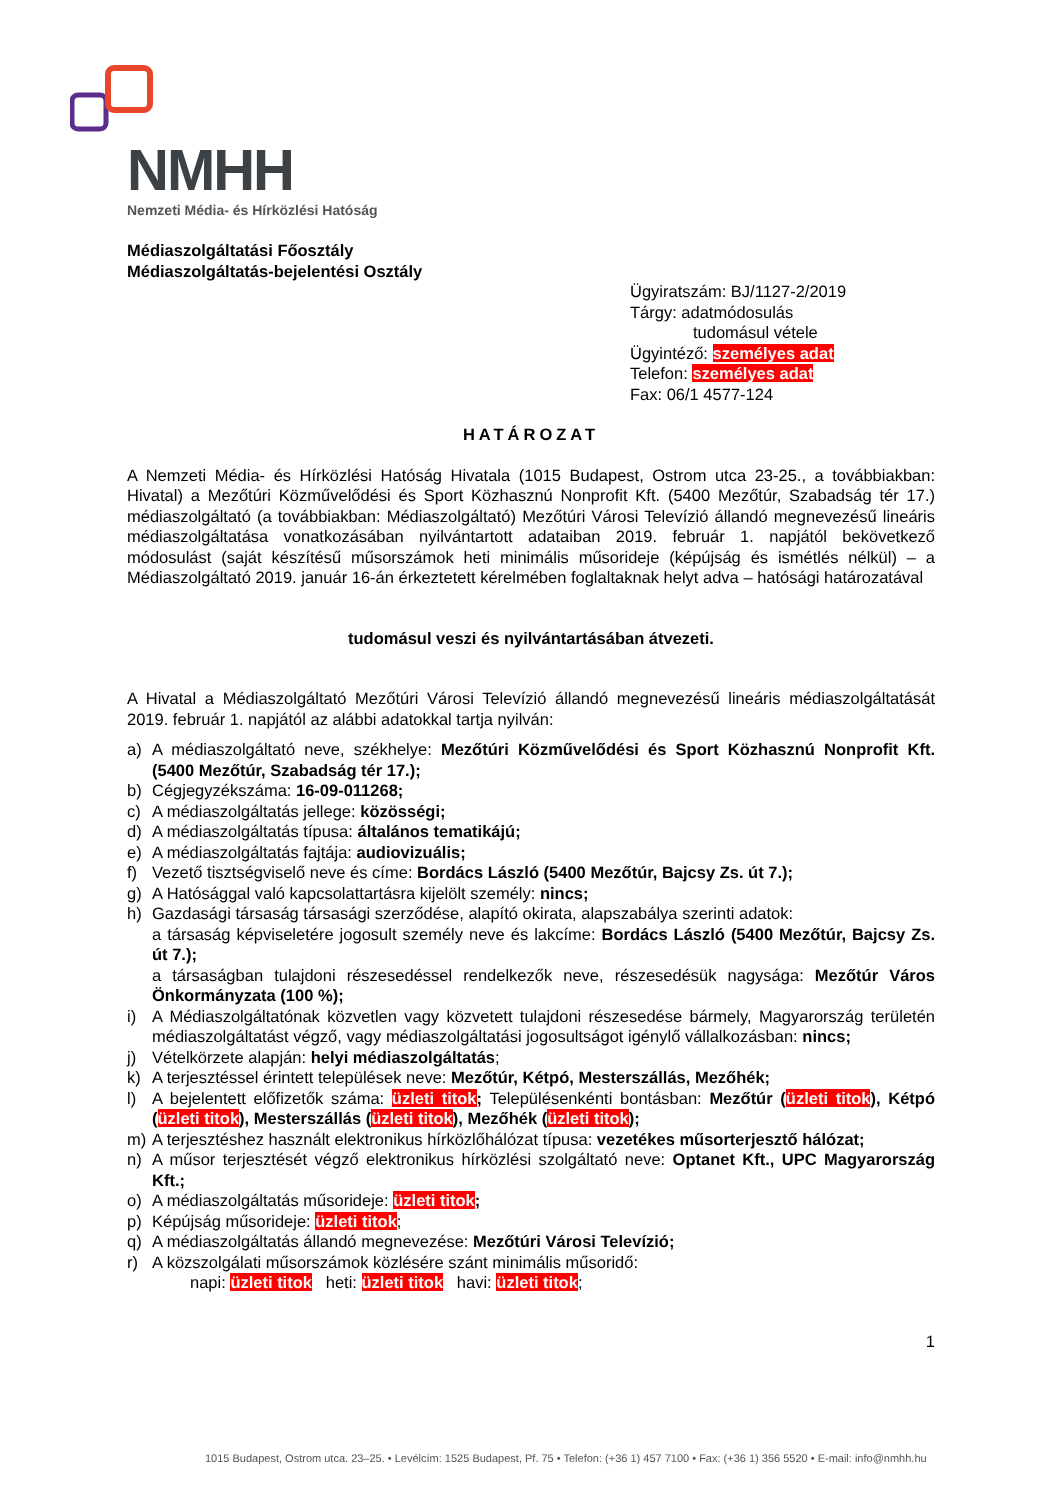NMHH
Nemzeti Média- és Hírközlési Hatóság
Médiaszolgáltatási Főosztály
Médiaszolgáltatás-bejelentési Osztály
Ügyiratszám: BJ/1127-2/2019
Tárgy: adatmódosulás
tudomásul vétele
Ügyintéző: személyes adat
Telefon: személyes adat
Fax: 06/1 4577-124
HATÁROZAT
A Nemzeti Média- és Hírközlési Hatóság Hivatala (1015 Budapest, Ostrom utca 23-25., a továbbiakban: Hivatal) a Mezőtúri Közművelődési és Sport Közhasznú Nonprofit Kft. (5400 Mezőtúr, Szabadság tér 17.) médiaszolgáltató (a továbbiakban: Médiaszolgáltató) Mezőtúri Városi Televízió állandó megnevezésű lineáris médiaszolgáltatása vonatkozásában nyilvántartott adataiban 2019. február 1. napjától bekövetkező módosulást (saját készítésű műsorszámok heti minimális műsorideje (képújság és ismétlés nélkül) – a Médiaszolgáltató 2019. január 16-án érkeztetett kérelmében foglaltaknak helyt adva – hatósági határozatával
tudomásul veszi és nyilvántartásában átvezeti.
A Hivatal a Médiaszolgáltató Mezőtúri Városi Televízió állandó megnevezésű lineáris médiaszolgáltatását 2019. február 1. napjától az alábbi adatokkal tartja nyilván:
a) A médiaszolgáltató neve, székhelye: Mezőtúri Közművelődési és Sport Közhasznú Nonprofit Kft. (5400 Mezőtúr, Szabadság tér 17.);
b) Cégjegyzékszáma: 16-09-011268;
c) A médiaszolgáltatás jellege: közösségi;
d) A médiaszolgáltatás típusa: általános tematikájú;
e) A médiaszolgáltatás fajtája: audiovizuális;
f) Vezető tisztségviselő neve és címe: Bordács László (5400 Mezőtúr, Bajcsy Zs. út 7.);
g) A Hatósággal való kapcsolattartásra kijelölt személy: nincs;
h) Gazdasági társaság társasági szerződése, alapító okirata, alapszabálya szerinti adatok:
a társaság képviseletére jogosult személy neve és lakcíme: Bordács László (5400 Mezőtúr, Bajcsy Zs. út 7.);
a társaságban tulajdoni részesedéssel rendelkezők neve, részesedésük nagysága: Mezőtúr Város Önkormányzata (100 %);
i) A Médiaszolgáltatónak közvetlen vagy közvetett tulajdoni részesedése bármely, Magyarország területén médiaszolgáltatást végző, vagy médiaszolgáltatási jogosultságot igénylő vállalkozásban: nincs;
j) Vételkörzete alapján: helyi médiaszolgáltatás;
k) A terjesztéssel érintett települések neve: Mezőtúr, Kétpó, Mesterszállás, Mezőhék;
l) A bejelentett előfizetők száma: üzleti titok; Településenkénti bontásban: Mezőtúr (üzleti titok), Kétpó (üzleti titok), Mesterszállás (üzleti titok), Mezőhék (üzleti titok);
m) A terjesztéshez használt elektronikus hírközlőhálózat típusa: vezetékes műsorterjesztő hálózat;
n) A műsor terjesztését végző elektronikus hírközlési szolgáltató neve: Optanet Kft., UPC Magyarország Kft.;
o) A médiaszolgáltatás műsorideje: üzleti titok;
p) Képújság műsorideje: üzleti titok;
q) A médiaszolgáltatás állandó megnevezése: Mezőtúri Városi Televízió;
r) A közszolgálati műsorszámok közlésére szánt minimális műsoridő:
napi: üzleti titok heti: üzleti titok havi: üzleti titok;
1
1015 Budapest, Ostrom utca. 23–25. • Levélcím: 1525 Budapest, Pf. 75 • Telefon: (+36 1) 457 7100 • Fax: (+36 1) 356 5520 • E-mail: info@nmhh.hu